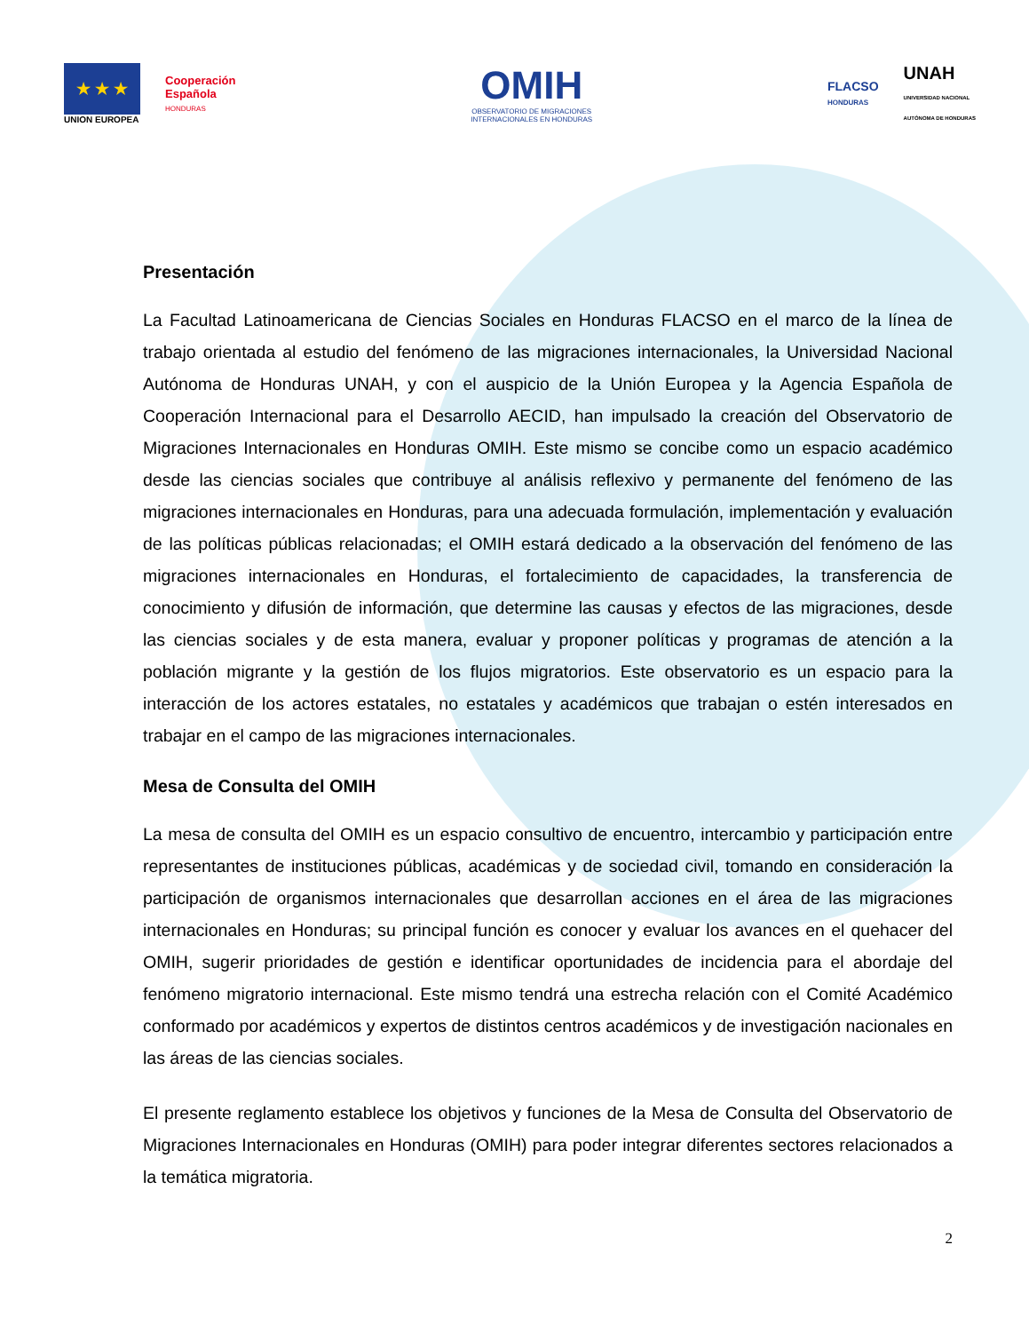★ ★ ★
UNION EUROPEA
Cooperación
Española
HONDURAS
OMIH
OBSERVATORIO DE MIGRACIONES
INTERNACIONALES EN HONDURAS
FLACSO
HONDURAS
UNAH
UNIVERSIDAD NACIONAL
AUTÓNOMA DE HONDURAS
Presentación
La Facultad Latinoamericana de Ciencias Sociales en Honduras FLACSO en el marco de la línea de trabajo orientada al estudio del fenómeno de las migraciones internacionales, la Universidad Nacional Autónoma de Honduras UNAH, y con el auspicio de la Unión Europea y la Agencia Española de Cooperación Internacional para el Desarrollo AECID, han impulsado la creación del Observatorio de Migraciones Internacionales en Honduras OMIH. Este mismo se concibe como un espacio académico desde las ciencias sociales que contribuye al análisis reflexivo y permanente del fenómeno de las migraciones internacionales en Honduras, para una adecuada formulación, implementación y evaluación de las políticas públicas relacionadas; el OMIH estará dedicado a la observación del fenómeno de las migraciones internacionales en Honduras, el fortalecimiento de capacidades, la transferencia de conocimiento y difusión de información, que determine las causas y efectos de las migraciones, desde las ciencias sociales y de esta manera, evaluar y proponer políticas y programas de atención a la población migrante y la gestión de los flujos migratorios. Este observatorio es un espacio para la interacción de los actores estatales, no estatales y académicos que trabajan o estén interesados en trabajar en el campo de las migraciones internacionales.
Mesa de Consulta del OMIH
La mesa de consulta del OMIH es un espacio consultivo de encuentro, intercambio y participación entre representantes de instituciones públicas, académicas y de sociedad civil, tomando en consideración la participación de organismos internacionales que desarrollan acciones en el área de las migraciones internacionales en Honduras; su principal función es conocer y evaluar los avances en el quehacer del OMIH, sugerir prioridades de gestión e identificar oportunidades de incidencia para el abordaje del fenómeno migratorio internacional. Este mismo tendrá una estrecha relación con el Comité Académico conformado por académicos y expertos de distintos centros académicos y de investigación nacionales en las áreas de las ciencias sociales.
El presente reglamento establece los objetivos y funciones de la Mesa de Consulta del Observatorio de Migraciones Internacionales en Honduras (OMIH) para poder integrar diferentes sectores relacionados a la temática migratoria.
2